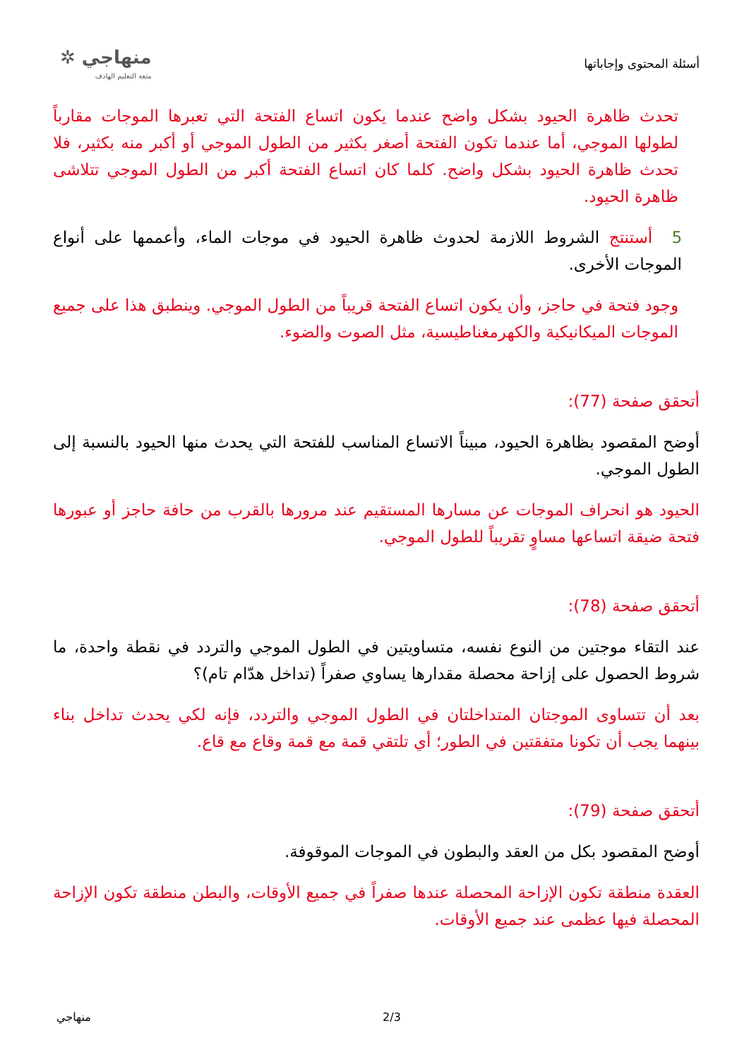أسئلة المحتوى وإجاباتها
منهاجي ✲
متعة التعليم الهادف
تحدث ظاهرة الحيود بشكل واضح عندما يكون اتساع الفتحة التي تعبرها الموجات مقارباً لطولها الموجي، أما عندما تكون الفتحة أصغر بكثير من الطول الموجي أو أكبر منه بكثير، فلا تحدث ظاهرة الحيود بشكل واضح. كلما كان اتساع الفتحة أكبر من الطول الموجي تتلاشى ظاهرة الحيود.
5 أستنتج الشروط اللازمة لحدوث ظاهرة الحيود في موجات الماء، وأعممها على أنواع الموجات الأخرى.
وجود فتحة في حاجز، وأن يكون اتساع الفتحة قريباً من الطول الموجي. وينطبق هذا على جميع الموجات الميكانيكية والكهرمغناطيسية، مثل الصوت والضوء.
أتحقق صفحة (77):
أوضح المقصود بظاهرة الحيود، مبيناً الاتساع المناسب للفتحة التي يحدث منها الحيود بالنسبة إلى الطول الموجي.
الحيود هو انحراف الموجات عن مسارها المستقيم عند مرورها بالقرب من حافة حاجز أو عبورها فتحة ضيقة اتساعها مساوٍ تقريباً للطول الموجي.
أتحقق صفحة (78):
عند التقاء موجتين من النوع نفسه، متساويتين في الطول الموجي والتردد في نقطة واحدة، ما شروط الحصول على إزاحة محصلة مقدارها يساوي صفراً (تداخل هدّام تام)؟
بعد أن تتساوى الموجتان المتداخلتان في الطول الموجي والتردد، فإنه لكي يحدث تداخل بناء بينهما يجب أن تكونا متفقتين في الطور؛ أي تلتقي قمة مع قمة وقاع مع قاع.
أتحقق صفحة (79):
أوضح المقصود بكل من العقد والبطون في الموجات الموقوفة.
العقدة منطقة تكون الإزاحة المحصلة عندها صفراً في جميع الأوقات، والبطن منطقة تكون الإزاحة المحصلة فيها عظمى عند جميع الأوقات.
2/3 منهاجي